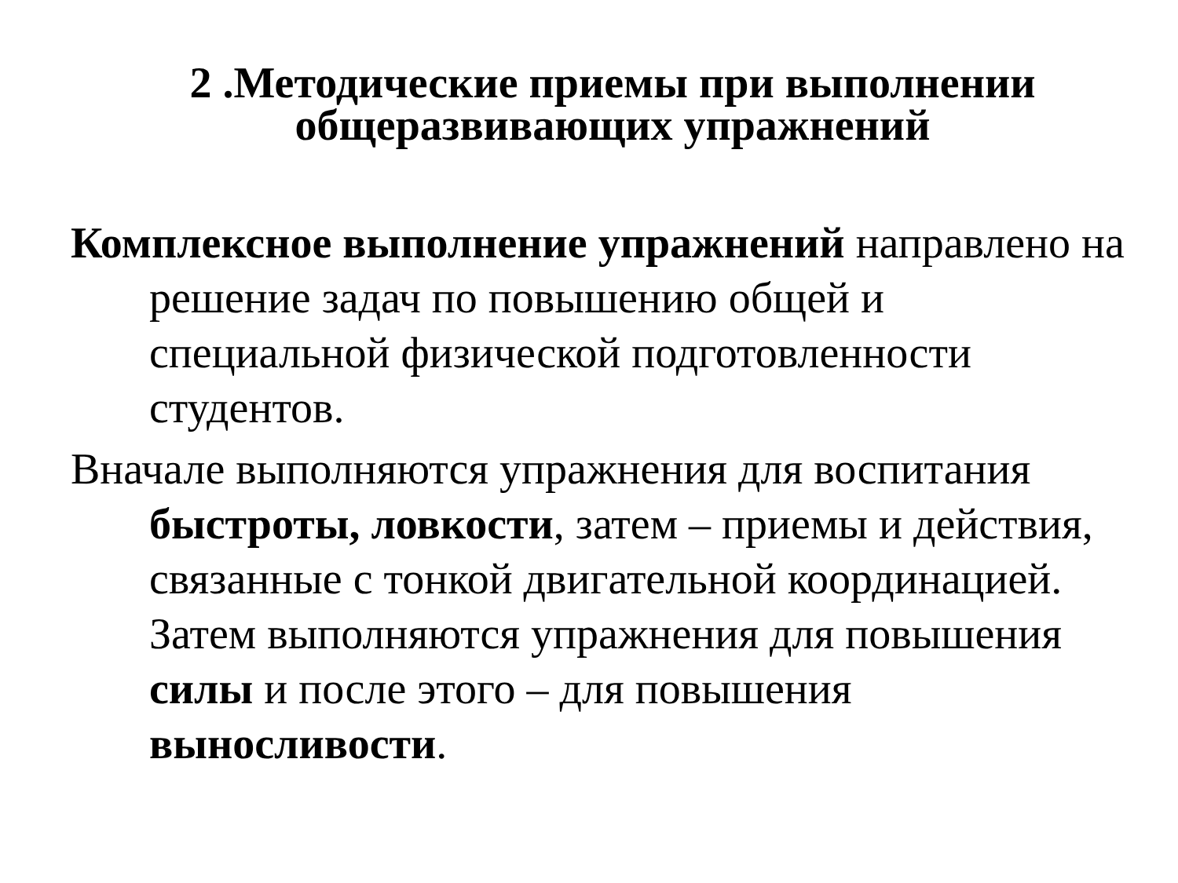2 .Методические приемы при выполнении
общеразвивающих упражнений
Комплексное выполнение упражнений направлено на решение задач по повышению общей и специальной физической подготовленности студентов.
Вначале выполняются упражнения для воспитания быстроты, ловкости, затем – приемы и действия, связанные с тонкой двигательной координацией. Затем выполняются упражнения для повышения силы и после этого – для повышения выносливости.